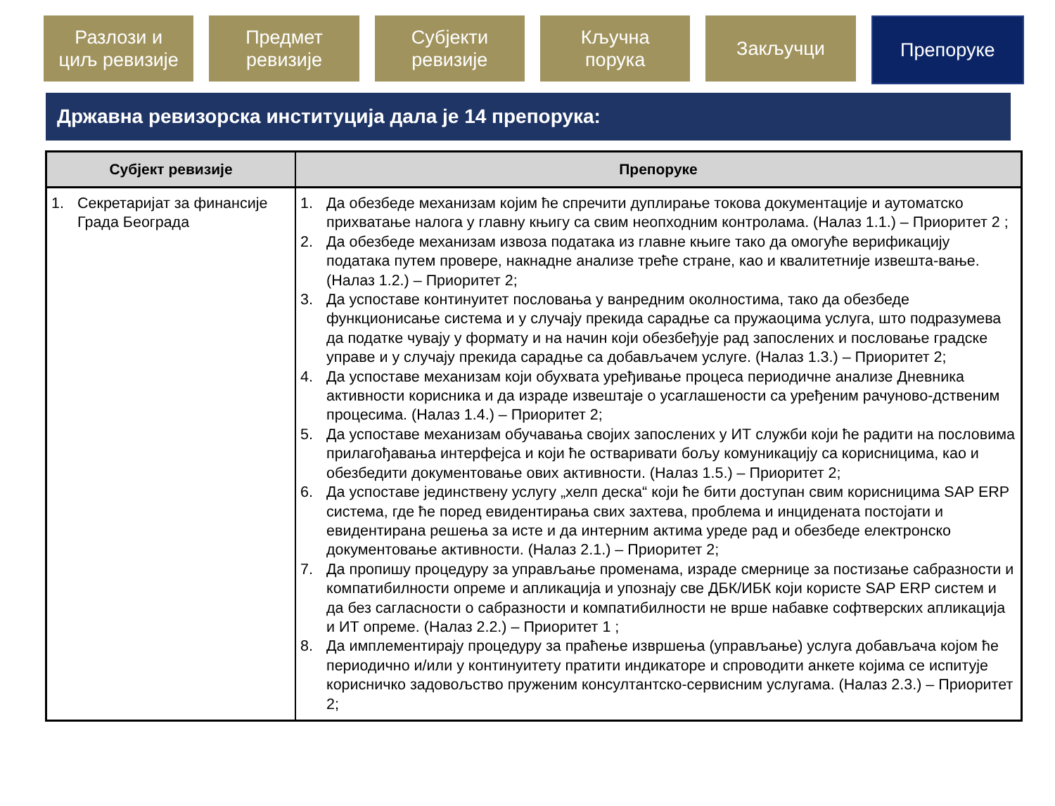Разлози и
циљ ревизије
Предмет
ревизије
Субјекти
ревизије
Кључна
порука
Закључци Препоруке
Државна ревизорска институција дала је 14 препорука:
| Субјект ревизије | Препоруке |
| --- | --- |
| 1. Секретаријат за финансије Града Београда | 1. Да обезбеде механизам којим ће спречити дуплирање токова документације и аутоматско прихватање налога у главну књигу са свим неопходним контролама. (Налаз 1.1.) – Приоритет 2 ; 2. Да обезбеде механизам извоза података из главне књиге тако да омогуће верификацију података путем провере, накнадне анализе треће стране, као и квалитетније извешта-вање. (Налаз 1.2.) – Приоритет 2; 3. Да успоставе континуитет пословања у ванредним околностима, тако да обезбеде функционисање система и у случају прекида сарадње са пружаоцима услуга, што подразумева да податке чувају у формату и на начин који обезбеђује рад запослених и пословање градске управе и у случају прекида сарадње са добављачем услуге. (Налаз 1.3.) – Приоритет 2; 4. Да успоставе механизам који обухвата уређивање процеса периодичне анализе Дневника активности корисника и да израде извештаје о усаглашености са уређеним рачуново-дственим процесима. (Налаз 1.4.) – Приоритет 2; 5. Да успоставе механизам обучавања својих запослених у ИТ служби који ће радити на пословима прилагођавања интерфејса и који ће остваривати бољу комуникацију са корисницима, као и обезбедити документовање ових активности. (Налаз 1.5.) – Приоритет 2; 6. Да успоставе јединствену услугу „хелп деска“ који ће бити доступан свим корисницима SAP ERP система, где ће поред евидентирања свих захтева, проблема и инцидената постојати и евидентирана решења за исте и да интерним актима уреде рад и обезбеде електронско документовање активности. (Налаз 2.1.) – Приоритет 2; 7. Да пропишу процедуру за управљање променама, израде смернице за постизање сабразности и компатибилности опреме и апликација и упознају све ДБК/ИБК који користе SAP ERP систем и да без сагласности о сабразности и компатибилности не врше набавке софтверских апликација и ИТ опреме. (Налаз 2.2.) – Приоритет 1 ; 8. Да имплементирају процедуру за праћење извршења (управљање) услуга добављача којом ће периодично и/или у континуитету пратити индикаторе и спроводити анкете којима се испитује корисничко задовољство пруженим консултантско-сервисним услугама. (Налаз 2.3.) – Приоритет 2; |